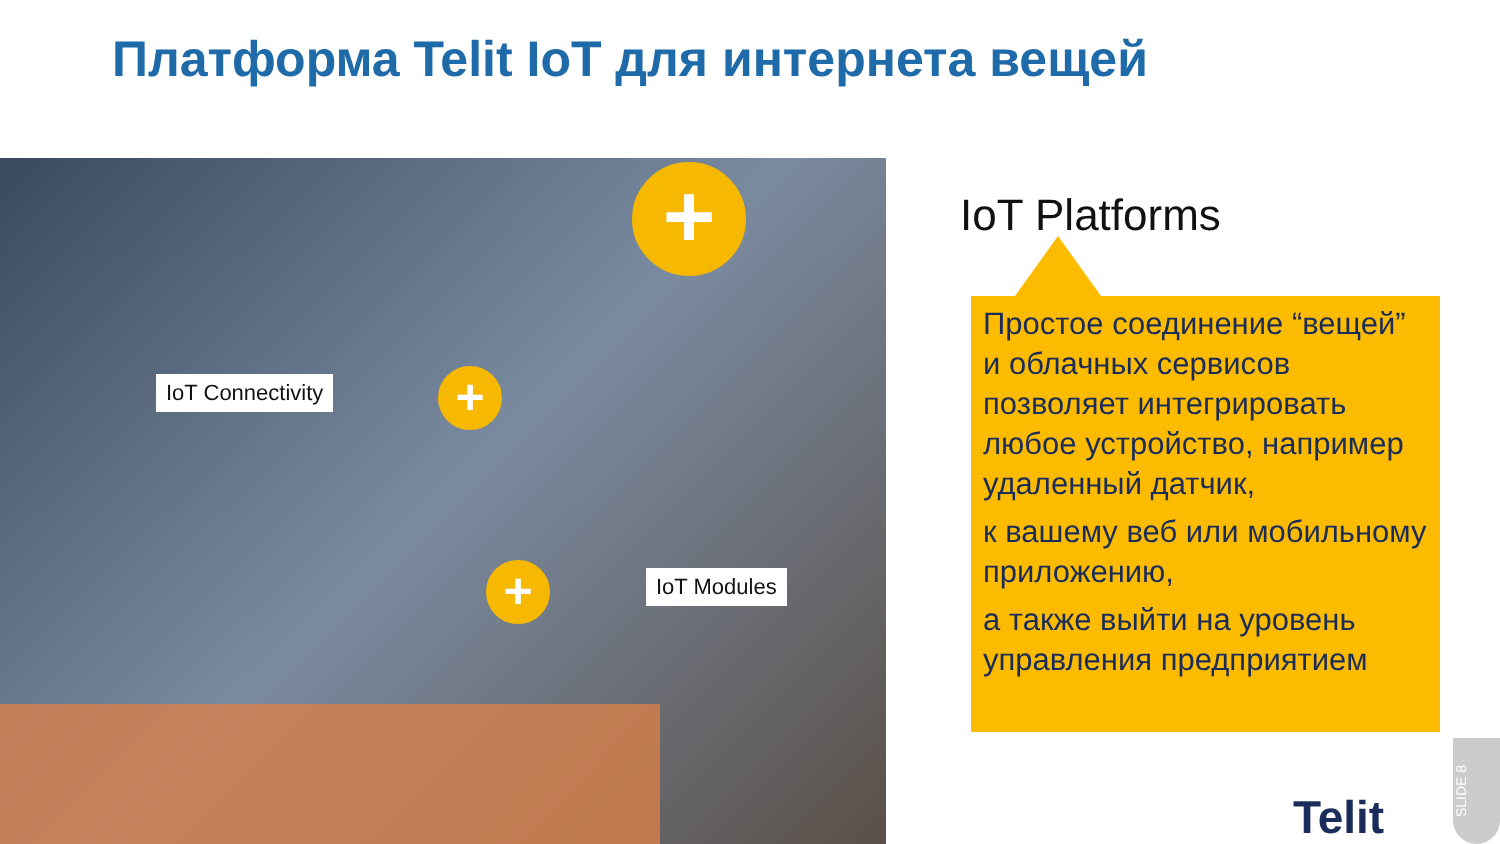Платформа Telit IoT для интернета вещей
+
+
+
IoT Connectivity
IoT Modules
IoT Platforms
Простое соединение “вещей” и облачных сервисов позволяет интегрировать любое устройство, например удаленный датчик,
к вашему веб или мобильному приложению,
а также выйти на уровень управления предприятием
Telit
SLIDE 8